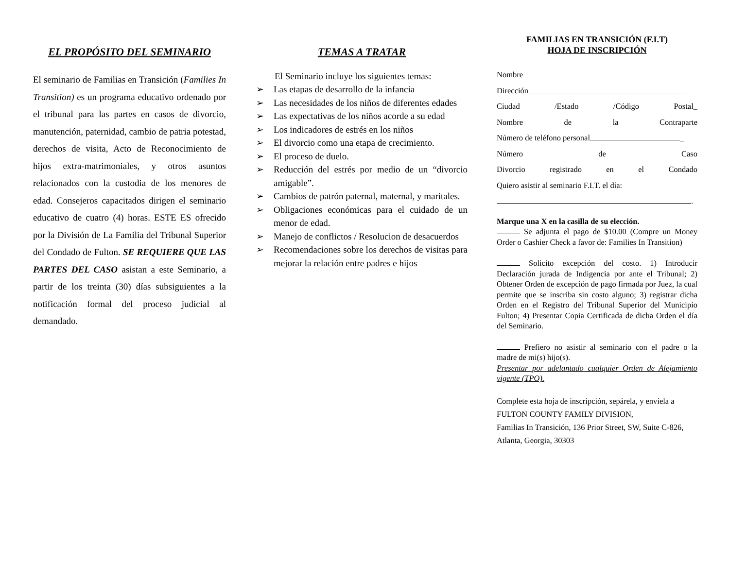EL PROPÓSITO DEL SEMINARIO
El seminario de Familias en Transición (Families In Transition) es un programa educativo ordenado por el tribunal para las partes en casos de divorcio, manutención, paternidad, cambio de patria potestad, derechos de visita, Acto de Reconocimiento de hijos extra-matrimoniales, y otros asuntos relacionados con la custodia de los menores de edad. Consejeros capacitados dirigen el seminario educativo de cuatro (4) horas. ESTE ES ofrecido por la División de La Familia del Tribunal Superior del Condado de Fulton. SE REQUIERE QUE LAS PARTES DEL CASO asistan a este Seminario, a partir de los treinta (30) días subsiguientes a la notificación formal del proceso judicial al demandado.
TEMAS A TRATAR
El Seminario incluye los siguientes temas:
➢ Las etapas de desarrollo de la infancia
➢ Las necesidades de los niños de diferentes edades
➢ Las expectativas de los niños acorde a su edad
➢ Los indicadores de estrés en los niños
➢ El divorcio como una etapa de crecimiento.
➢ El proceso de duelo.
➢ Reducción del estrés por medio de un “divorcio amigable”.
➢ Cambios de patrón paternal, maternal, y maritales.
➢ Obligaciones económicas para el cuidado de un menor de edad.
➢ Manejo de conflictos / Resolucion de desacuerdos
➢ Recomendaciones sobre los derechos de visitas para mejorar la relación entre padres e hijos
FAMILIAS EN TRANSICIÓN (F.I.T)
HOJA DE INSCRIPCIÓN
Nombre
Dirección
Ciudad /Estado /Código Postal_
Nombre de la Contraparte
Número de teléfono personal _
Número de Caso
Divorcio registrado en el Condado
Quiero asistir al seminario F.I.T. el día:
.
Marque una X en la casilla de su elección.
Se adjunta el pago de $10.00 (Compre un Money Order o Cashier Check a favor de: Families In Transition)
Solicito excepción del costo. 1) Introducir Declaración jurada de Indigencia por ante el Tribunal; 2) Obtener Orden de excepción de pago firmada por Juez, la cual permite que se inscriba sin costo alguno; 3) registrar dicha Orden en el Registro del Tribunal Superior del Municipio Fulton; 4) Presentar Copia Certificada de dicha Orden el día del Seminario.
Prefiero no asistir al seminario con el padre o la madre de mi(s) hijo(s).
Presentar por adelantado cualquier Orden de Alejamiento vigente (TPO).
Complete esta hoja de inscripción, sepárela, y envíela a FULTON COUNTY FAMILY DIVISION,
Familias In Transición, 136 Prior Street, SW, Suite C-826, Atlanta, Georgia, 30303